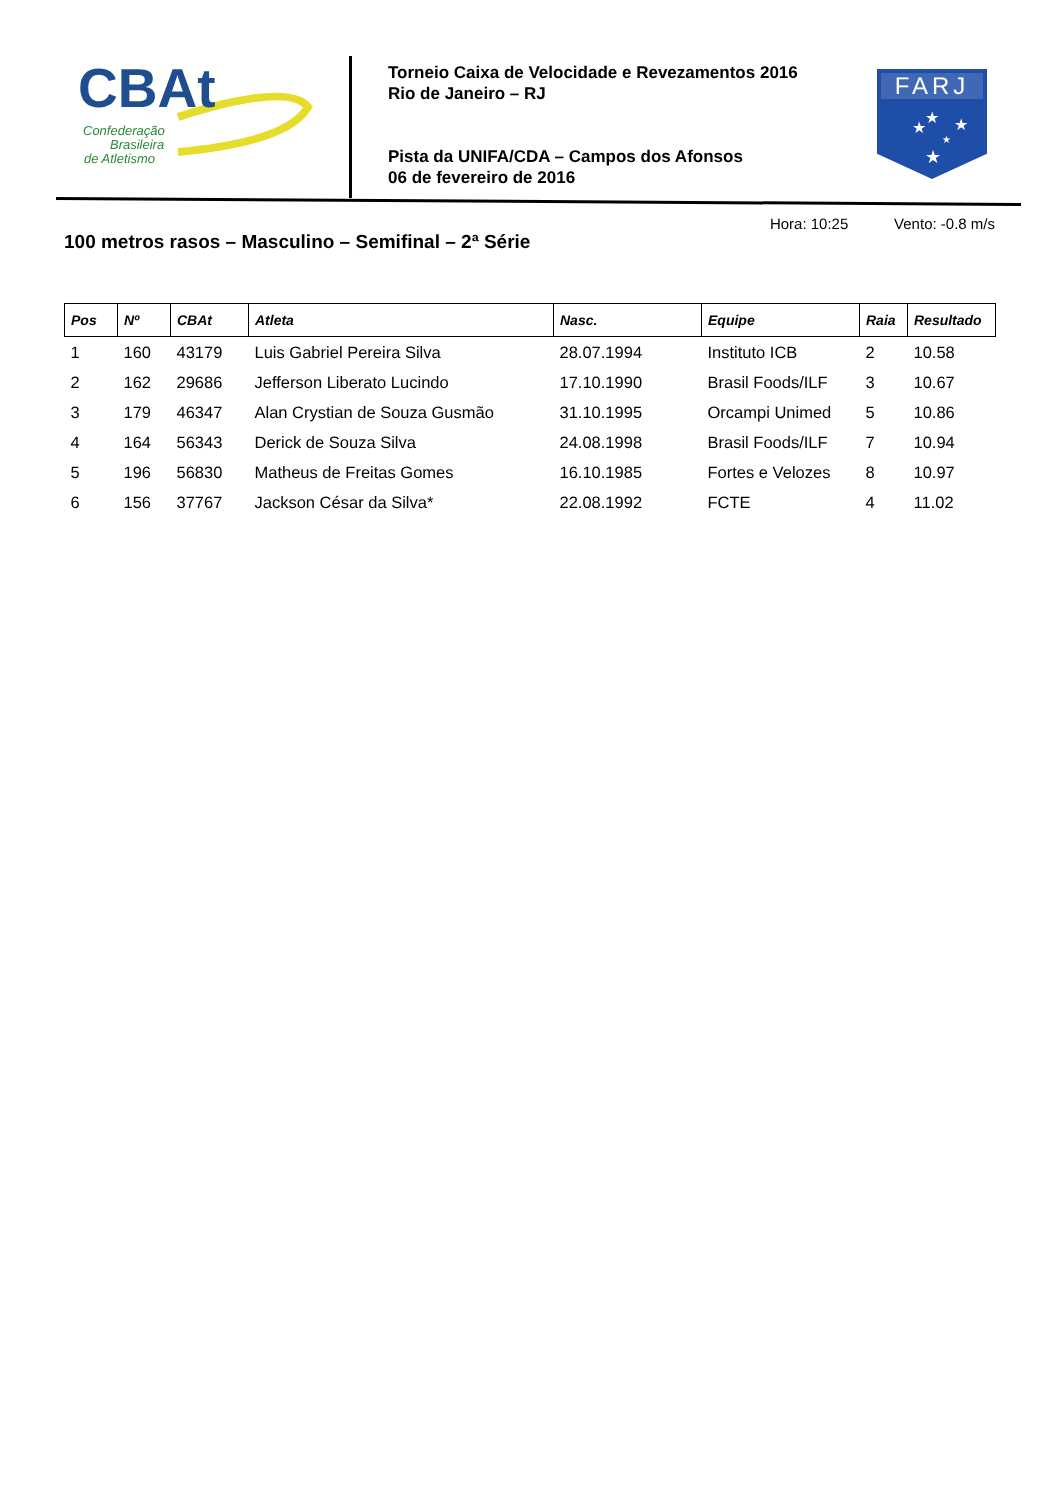CBAt
Confederação
Brasileira
de Atletismo
Torneio Caixa de Velocidade e Revezamentos 2016
Rio de Janeiro – RJ
Pista da UNIFA/CDA – Campos dos Afonsos
06 de fevereiro de 2016
FARJ
★
★
★
★
★
100 metros rasos – Masculino – Semifinal – 2ª Série
Hora: 10:25 Vento: -0.8 m/s
| Pos | Nº | CBAt | Atleta | Nasc. | Equipe | Raia | Resultado |
| --- | --- | --- | --- | --- | --- | --- | --- |
| 1 | 160 | 43179 | Luis Gabriel Pereira Silva | 28.07.1994 | Instituto ICB | 2 | 10.58 |
| 2 | 162 | 29686 | Jefferson Liberato Lucindo | 17.10.1990 | Brasil Foods/ILF | 3 | 10.67 |
| 3 | 179 | 46347 | Alan Crystian de Souza Gusmão | 31.10.1995 | Orcampi Unimed | 5 | 10.86 |
| 4 | 164 | 56343 | Derick de Souza Silva | 24.08.1998 | Brasil Foods/ILF | 7 | 10.94 |
| 5 | 196 | 56830 | Matheus de Freitas Gomes | 16.10.1985 | Fortes e Velozes | 8 | 10.97 |
| 6 | 156 | 37767 | Jackson César da Silva* | 22.08.1992 | FCTE | 4 | 11.02 |